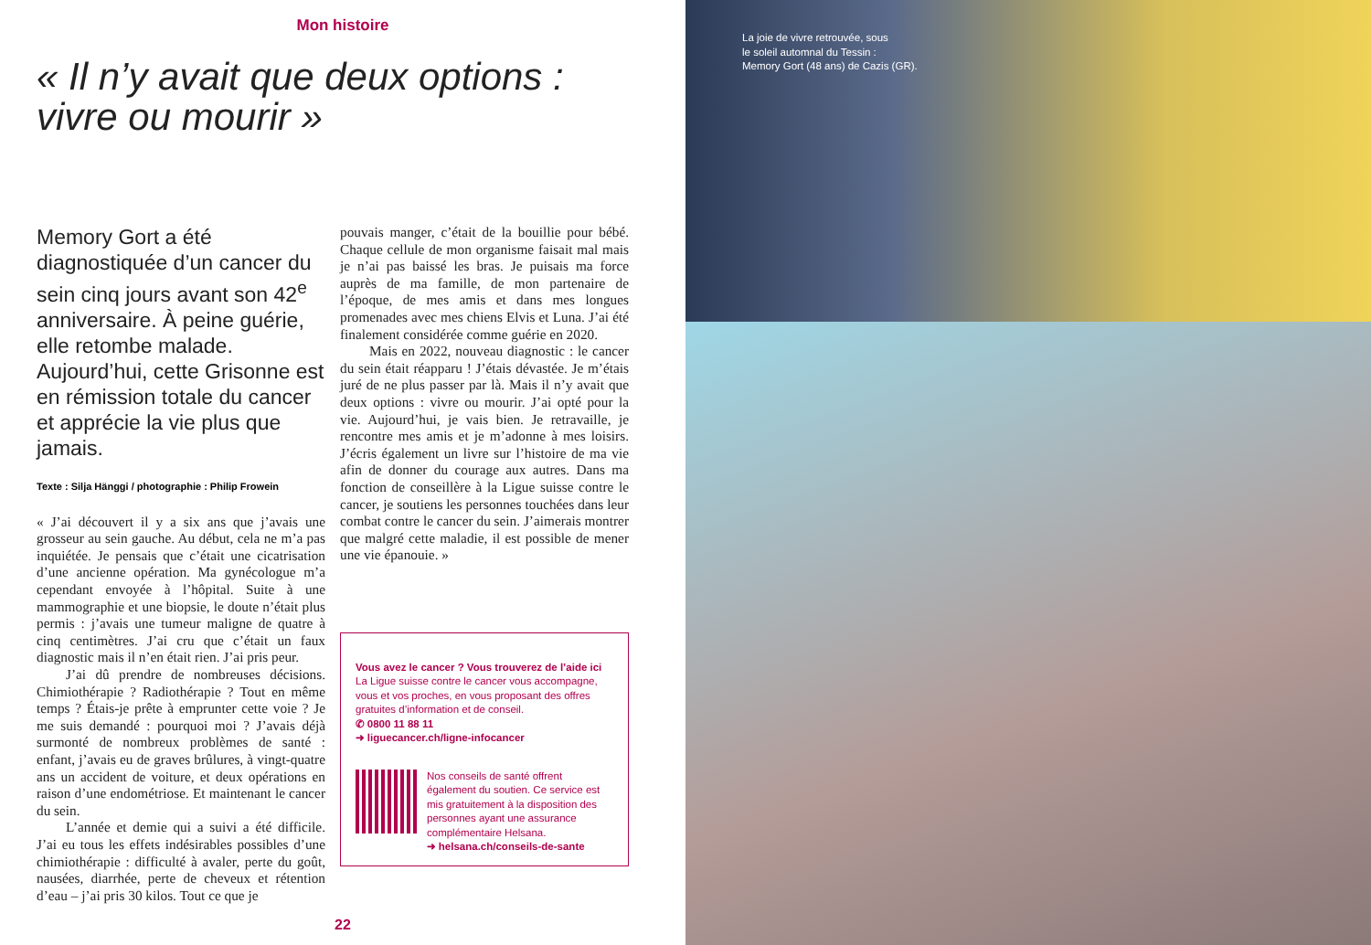Mon histoire
« Il n’y avait que deux options : vivre ou mourir »
Memory Gort a été diagnostiquée d’un cancer du sein cinq jours avant son 42<sup>e</sup> anniversaire. À peine guérie, elle retombe malade. Aujourd’hui, cette Grisonne est en rémission totale du cancer et apprécie la vie plus que jamais.
Texte : Silja Hänggi / photographie : Philip Frowein
« J’ai découvert il y a six ans que j’avais une grosseur au sein gauche. Au début, cela ne m’a pas inquiétée. Je pensais que c’était une cicatrisation d’une ancienne opération. Ma gynécologue m’a cependant envoyée à l’hôpital. Suite à une mammographie et une biopsie, le doute n’était plus permis : j’avais une tumeur maligne de quatre à cinq centimètres. J’ai cru que c’était un faux diagnostic mais il n’en était rien. J’ai pris peur.
J’ai dû prendre de nombreuses décisions. Chimiothérapie ? Radiothérapie ? Tout en même temps ? Étais-je prête à emprunter cette voie ? Je me suis demandé : pourquoi moi ? J’avais déjà surmonté de nombreux problèmes de santé : enfant, j’avais eu de graves brûlures, à vingt-quatre ans un accident de voiture, et deux opérations en raison d’une endométriose. Et maintenant le cancer du sein.
L’année et demie qui a suivi a été difficile. J’ai eu tous les effets indésirables possibles d’une chimiothérapie : difficulté à avaler, perte du goût, nausées, diarrhée, perte de cheveux et rétention d’eau – j’ai pris 30 kilos. Tout ce que je
pouvais manger, c’était de la bouillie pour bébé. Chaque cellule de mon organisme faisait mal mais je n’ai pas baissé les bras. Je puisais ma force auprès de ma famille, de mon partenaire de l’époque, de mes amis et dans mes longues promenades avec mes chiens Elvis et Luna. J’ai été finalement considérée comme guérie en 2020.
Mais en 2022, nouveau diagnostic : le cancer du sein était réapparu ! J’étais dévastée. Je m’étais juré de ne plus passer par là. Mais il n’y avait que deux options : vivre ou mourir. J’ai opté pour la vie. Aujourd’hui, je vais bien. Je retravaille, je rencontre mes amis et je m’adonne à mes loisirs. J’écris également un livre sur l’histoire de ma vie afin de donner du courage aux autres. Dans ma fonction de conseillère à la Ligue suisse contre le cancer, je soutiens les personnes touchées dans leur combat contre le cancer du sein. J’aimerais montrer que malgré cette maladie, il est possible de mener une vie épanouie. »
Vous avez le cancer ? Vous trouverez de l’aide ici
La Ligue suisse contre le cancer vous accompagne, vous et vos proches, en vous proposant des offres gratuites d’information et de conseil.
✆ 0800 11 88 11
➜ liguecancer.ch/ligne-infocancer
Nos conseils de santé offrent également du soutien. Ce service est mis gratuitement à la disposition des personnes ayant une assurance complémentaire Helsana.
➜ helsana.ch/conseils-de-sante
22
La joie de vivre retrouvée, sous
le soleil automnal du Tessin :
Memory Gort (48 ans) de Cazis (GR).